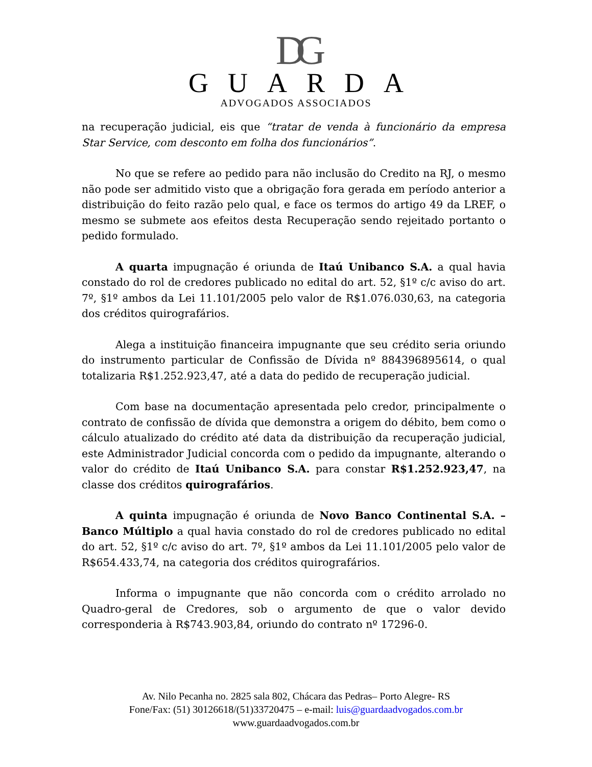DG
GUARDA
ADVOGADOS ASSOCIADOS
na recuperação judicial, eis que “tratar de venda à funcionário da empresa Star Service, com desconto em folha dos funcionários”.
No que se refere ao pedido para não inclusão do Credito na RJ, o mesmo não pode ser admitido visto que a obrigação fora gerada em período anterior a distribuição do feito razão pelo qual, e face os termos do artigo 49 da LREF, o mesmo se submete aos efeitos desta Recuperação sendo rejeitado portanto o pedido formulado.
A quarta impugnação é oriunda de Itaú Unibanco S.A. a qual havia constado do rol de credores publicado no edital do art. 52, §1º c/c aviso do art. 7º, §1º ambos da Lei 11.101/2005 pelo valor de R$1.076.030,63, na categoria dos créditos quirografários.
Alega a instituição financeira impugnante que seu crédito seria oriundo do instrumento particular de Confissão de Dívida nº 884396895614, o qual totalizaria R$1.252.923,47, até a data do pedido de recuperação judicial.
Com base na documentação apresentada pelo credor, principalmente o contrato de confissão de dívida que demonstra a origem do débito, bem como o cálculo atualizado do crédito até data da distribuição da recuperação judicial, este Administrador Judicial concorda com o pedido da impugnante, alterando o valor do crédito de Itaú Unibanco S.A. para constar R$1.252.923,47, na classe dos créditos quirografários.
A quinta impugnação é oriunda de Novo Banco Continental S.A. – Banco Múltiplo a qual havia constado do rol de credores publicado no edital do art. 52, §1º c/c aviso do art. 7º, §1º ambos da Lei 11.101/2005 pelo valor de R$654.433,74, na categoria dos créditos quirografários.
Informa o impugnante que não concorda com o crédito arrolado no Quadro-geral de Credores, sob o argumento de que o valor devido corresponderia à R$743.903,84, oriundo do contrato nº 17296-0.
Av. Nilo Pecanha no. 2825 sala 802, Chácara das Pedras– Porto Alegre- RS
Fone/Fax: (51) 30126618/(51)33720475 – e-mail: luis@guardaadvogados.com.br
www.guardaadvogados.com.br